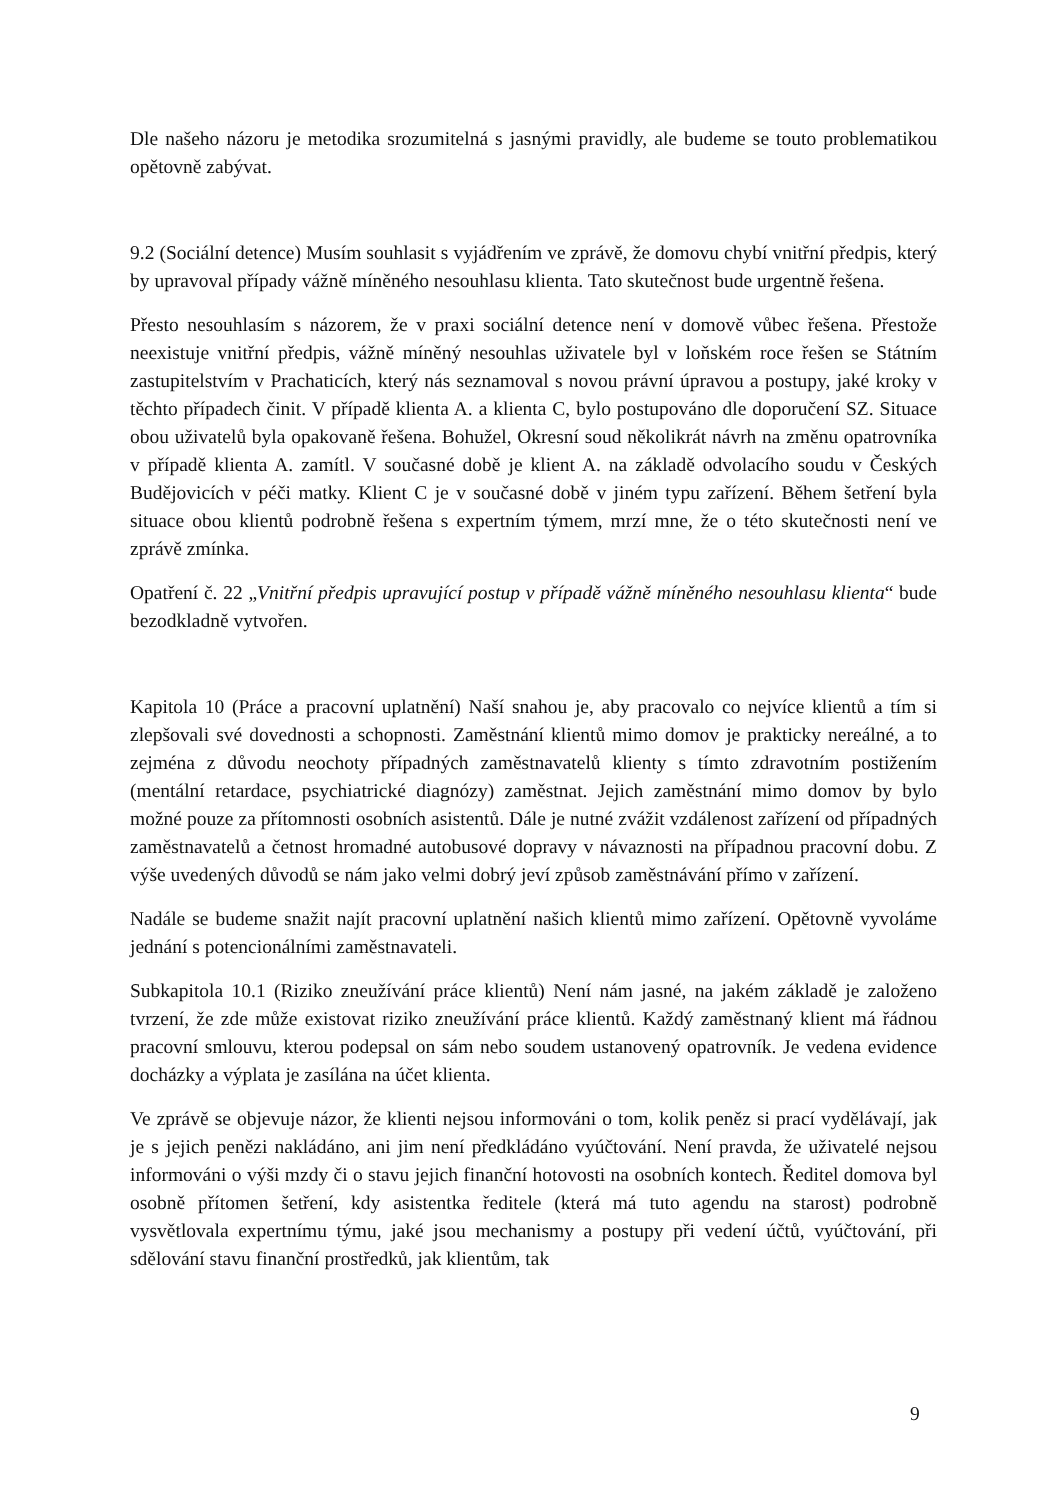Dle našeho názoru je metodika srozumitelná s jasnými pravidly, ale budeme se touto problematikou opětovně zabývat.
9.2 (Sociální detence) Musím souhlasit s vyjádřením ve zprávě, že domovu chybí vnitřní předpis, který by upravoval případy vážně míněného nesouhlasu klienta. Tato skutečnost bude urgentně řešena.
Přesto nesouhlasím s názorem, že v praxi sociální detence není v domově vůbec řešena. Přestože neexistuje vnitřní předpis, vážně míněný nesouhlas uživatele byl v loňském roce řešen se Státním zastupitelstvím v Prachaticích, který nás seznamoval s novou právní úpravou a postupy, jaké kroky v těchto případech činit. V případě klienta A. a klienta C, bylo postupováno dle doporučení SZ. Situace obou uživatelů byla opakovaně řešena. Bohužel, Okresní soud několikrát návrh na změnu opatrovníka v případě klienta A. zamítl. V současné době je klient A. na základě odvolacího soudu v Českých Budějovicích v péči matky. Klient C je v současné době v jiném typu zařízení. Během šetření byla situace obou klientů podrobně řešena s expertním týmem, mrzí mne, že o této skutečnosti není ve zprávě zmínka.
Opatření č. 22 „Vnitřní předpis upravující postup v případě vážně míněného nesouhlasu klienta“ bude bezodkladně vytvořen.
Kapitola 10 (Práce a pracovní uplatnění) Naší snahou je, aby pracovalo co nejvíce klientů a tím si zlepšovali své dovednosti a schopnosti. Zaměstnání klientů mimo domov je prakticky nereálné, a to zejména z důvodu neochoty případných zaměstnavatelů klienty s tímto zdravotním postižením (mentální retardace, psychiatrické diagnózy) zaměstnat. Jejich zaměstnání mimo domov by bylo možné pouze za přítomnosti osobních asistentů. Dále je nutné zvážit vzdálenost zařízení od případných zaměstnavatelů a četnost hromadné autobusové dopravy v návaznosti na případnou pracovní dobu. Z výše uvedených důvodů se nám jako velmi dobrý jeví způsob zaměstnávání přímo v zařízení.
Nadále se budeme snažit najít pracovní uplatnění našich klientů mimo zařízení. Opětovně vyvoláme jednání s potencionálními zaměstnavateli.
Subkapitola 10.1 (Riziko zneužívání práce klientů) Není nám jasné, na jakém základě je založeno tvrzení, že zde může existovat riziko zneužívání práce klientů. Každý zaměstnaný klient má řádnou pracovní smlouvu, kterou podepsal on sám nebo soudem ustanovený opatrovník. Je vedena evidence docházky a výplata je zasílána na účet klienta.
Ve zprávě se objevuje názor, že klienti nejsou informováni o tom, kolik peněz si prací vydělávají, jak je s jejich penězi nakládáno, ani jim není předkládáno vyúčtování. Není pravda, že uživatelé nejsou informováni o výši mzdy či o stavu jejich finanční hotovosti na osobních kontech. Ředitel domova byl osobně přítomen šetření, kdy asistentka ředitele (která má tuto agendu na starost) podrobně vysvětlovala expertnímu týmu, jaké jsou mechanismy a postupy při vedení účtů, vyúčtování, při sdělování stavu finanční prostředků, jak klientům, tak
9